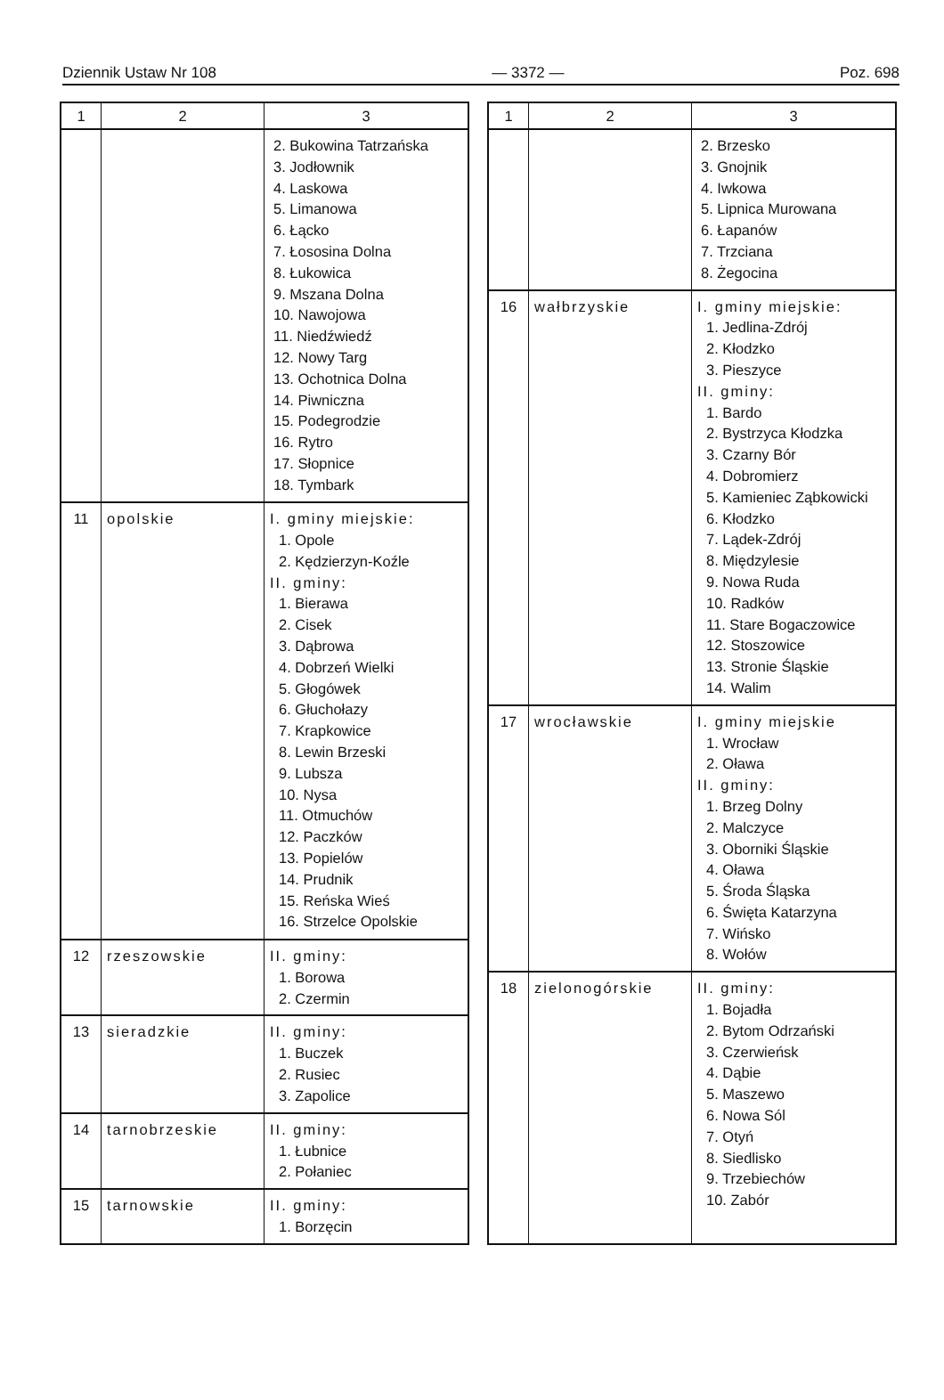Dziennik Ustaw Nr 108 — 3372 — Poz. 698
| 1 | 2 | 3 |
| --- | --- | --- |
| | | 2. Bukowina Tatrzańska 3. Jodłownik 4. Laskowa 5. Limanowa 6. Łącko 7. Łososina Dolna 8. Łukowica 9. Mszana Dolna 10. Nawojowa 11. Niedźwiedź 12. Nowy Targ 13. Ochotnica Dolna 14. Piwniczna 15. Podegrodzie 16. Rytro 17. Słopnice 18. Tymbark |
| 11 | opolskie | I. gminy miejskie: 1. Opole 2. Kędzierzyn-Koźle II. gminy: 1. Bierawa 2. Cisek 3. Dąbrowa 4. Dobrzeń Wielki 5. Głogówek 6. Głuchołazy 7. Krapkowice 8. Lewin Brzeski 9. Lubsza 10. Nysa 11. Otmuchów 12. Paczków 13. Popielów 14. Prudnik 15. Reńska Wieś 16. Strzelce Opolskie |
| 12 | rzeszowskie | II. gminy: 1. Borowa 2. Czermin |
| 13 | sieradzkie | II. gminy: 1. Buczek 2. Rusiec 3. Zapolice |
| 14 | tarnobrzeskie | II. gminy: 1. Łubnice 2. Połaniec |
| 15 | tarnowskie | II. gminy: 1. Borzęcin |
| 1 | 2 | 3 |
| --- | --- | --- |
| | | 2. Brzesko 3. Gnojnik 4. Iwkowa 5. Lipnica Murowana 6. Łapanów 7. Trzciana 8. Żegocina |
| 16 | wałbrzyskie | I. gminy miejskie: 1. Jedlina-Zdrój 2. Kłodzko 3. Pieszyce II. gminy: 1. Bardo 2. Bystrzyca Kłodzka 3. Czarny Bór 4. Dobromierz 5. Kamieniec Ząbkowicki 6. Kłodzko 7. Lądek-Zdrój 8. Międzylesie 9. Nowa Ruda 10. Radków 11. Stare Bogaczowice 12. Stoszowice 13. Stronie Śląskie 14. Walim |
| 17 | wrocławskie | I. gminy miejskie 1. Wrocław 2. Oława II. gminy: 1. Brzeg Dolny 2. Malczyce 3. Oborniki Śląskie 4. Oława 5. Środa Śląska 6. Święta Katarzyna 7. Wińsko 8. Wołów |
| 18 | zielonogórskie | II. gminy: 1. Bojadła 2. Bytom Odrzański 3. Czerwieńsk 4. Dąbie 5. Maszewo 6. Nowa Sól 7. Otyń 8. Siedlisko 9. Trzebiechów 10. Zabór |